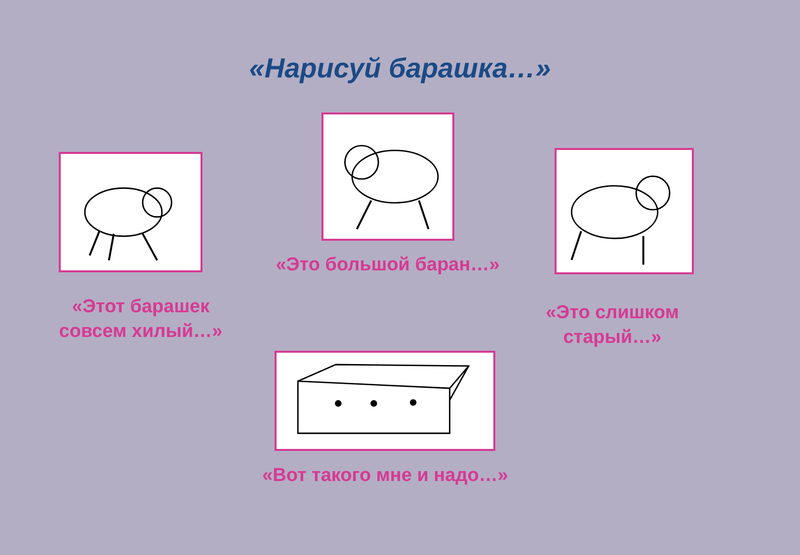«Нарисуй барашка…»
«Этот барашек совсем хилый…»
«Это большой баран…»
«Это слишком старый…»
«Вот такого мне и надо…»